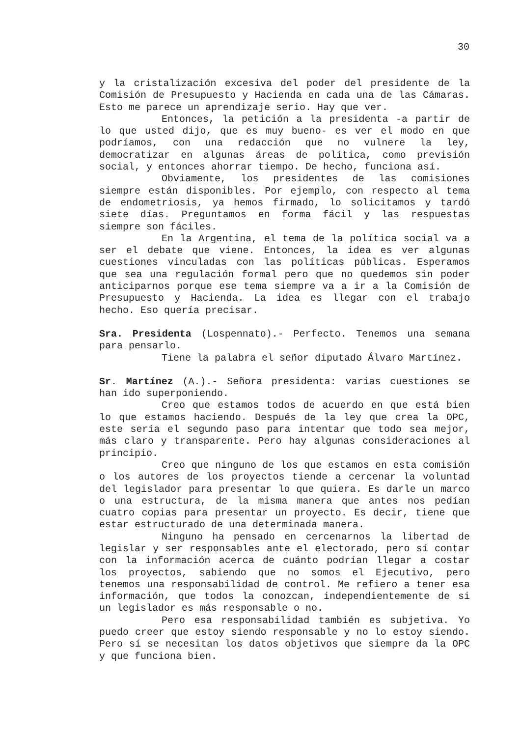30
y la cristalización excesiva del poder del presidente de la Comisión de Presupuesto y Hacienda en cada una de las Cámaras. Esto me parece un aprendizaje serio. Hay que ver.
Entonces, la petición a la presidenta -a partir de lo que usted dijo, que es muy bueno- es ver el modo en que podríamos, con una redacción que no vulnere la ley, democratizar en algunas áreas de política, como previsión social, y entonces ahorrar tiempo. De hecho, funciona así.
Obviamente, los presidentes de las comisiones siempre están disponibles. Por ejemplo, con respecto al tema de endometriosis, ya hemos firmado, lo solicitamos y tardó siete días. Preguntamos en forma fácil y las respuestas siempre son fáciles.
En la Argentina, el tema de la política social va a ser el debate que viene. Entonces, la idea es ver algunas cuestiones vinculadas con las políticas públicas. Esperamos que sea una regulación formal pero que no quedemos sin poder anticiparnos porque ese tema siempre va a ir a la Comisión de Presupuesto y Hacienda. La idea es llegar con el trabajo hecho. Eso quería precisar.
Sra. Presidenta (Lospennato).- Perfecto. Tenemos una semana para pensarlo.
Tiene la palabra el señor diputado Álvaro Martínez.
Sr. Martínez (A.).- Señora presidenta: varias cuestiones se han ido superponiendo.
Creo que estamos todos de acuerdo en que está bien lo que estamos haciendo. Después de la ley que crea la OPC, este sería el segundo paso para intentar que todo sea mejor, más claro y transparente. Pero hay algunas consideraciones al principio.
Creo que ninguno de los que estamos en esta comisión o los autores de los proyectos tiende a cercenar la voluntad del legislador para presentar lo que quiera. Es darle un marco o una estructura, de la misma manera que antes nos pedían cuatro copias para presentar un proyecto. Es decir, tiene que estar estructurado de una determinada manera.
Ninguno ha pensado en cercenarnos la libertad de legislar y ser responsables ante el electorado, pero sí contar con la información acerca de cuánto podrían llegar a costar los proyectos, sabiendo que no somos el Ejecutivo, pero tenemos una responsabilidad de control. Me refiero a tener esa información, que todos la conozcan, independientemente de si un legislador es más responsable o no.
Pero esa responsabilidad también es subjetiva. Yo puedo creer que estoy siendo responsable y no lo estoy siendo. Pero sí se necesitan los datos objetivos que siempre da la OPC y que funciona bien.